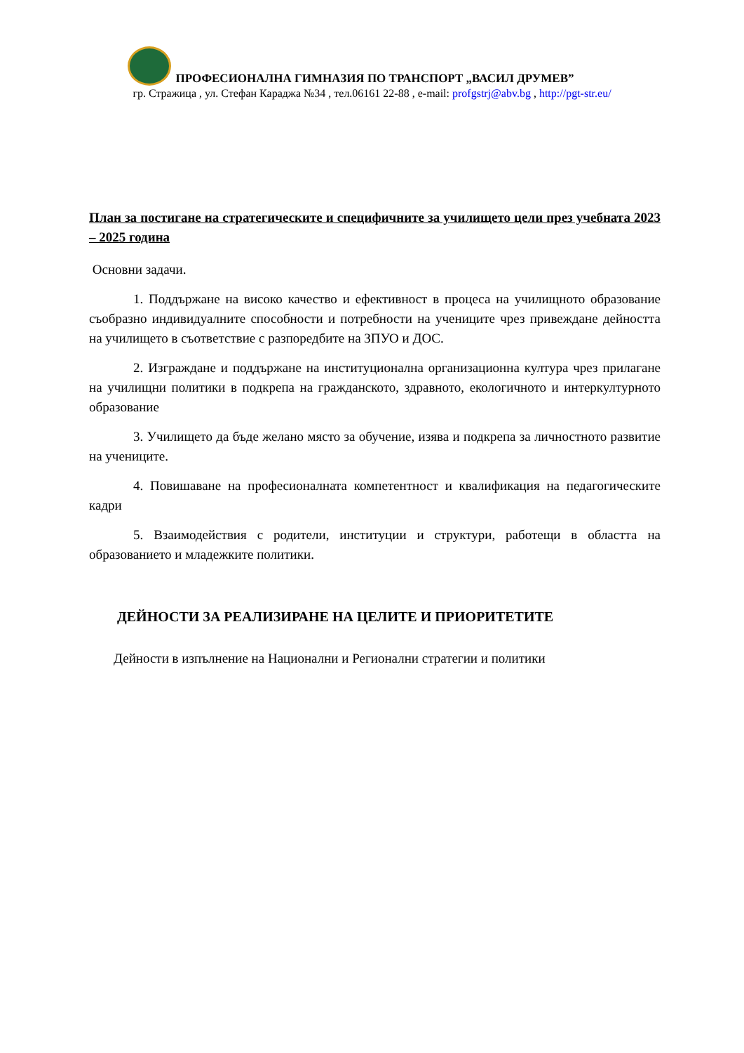ПРОФЕСИОНАЛНА ГИМНАЗИЯ ПО ТРАНСПОРТ „ВАСИЛ ДРУМЕВ”
гр. Стражица , ул. Стефан Караджа №34 , тел.06161 22-88 , e-mail: profgstrj@abv.bg , http://pgt-str.eu/
План за постигане на стратегическите и специфичните за училището цели през учебната 2023 – 2025 година
Основни задачи.
1. Поддържане на високо качество и ефективност в процеса на училищното образование съобразно индивидуалните способности и потребности на учениците чрез привеждане дейността на училището в съответствие с разпоредбите на ЗПУО и ДОС.
2. Изграждане и поддържане на институционална организационна култура чрез прилагане на училищни политики в подкрепа на гражданското, здравното, екологичното и интеркултурното образование
3. Училището да бъде желано място за обучение, изява и подкрепа за личностното развитие на учениците.
4. Повишаване на професионалната компетентност и квалификация на педагогическите кадри
5. Взаимодействия с родители, институции и структури, работещи в областта на образованието и младежките политики.
ДЕЙНОСТИ ЗА РЕАЛИЗИРАНЕ НА ЦЕЛИТЕ И ПРИОРИТЕТИТЕ
Дейности в изпълнение на Национални и Регионални стратегии и политики